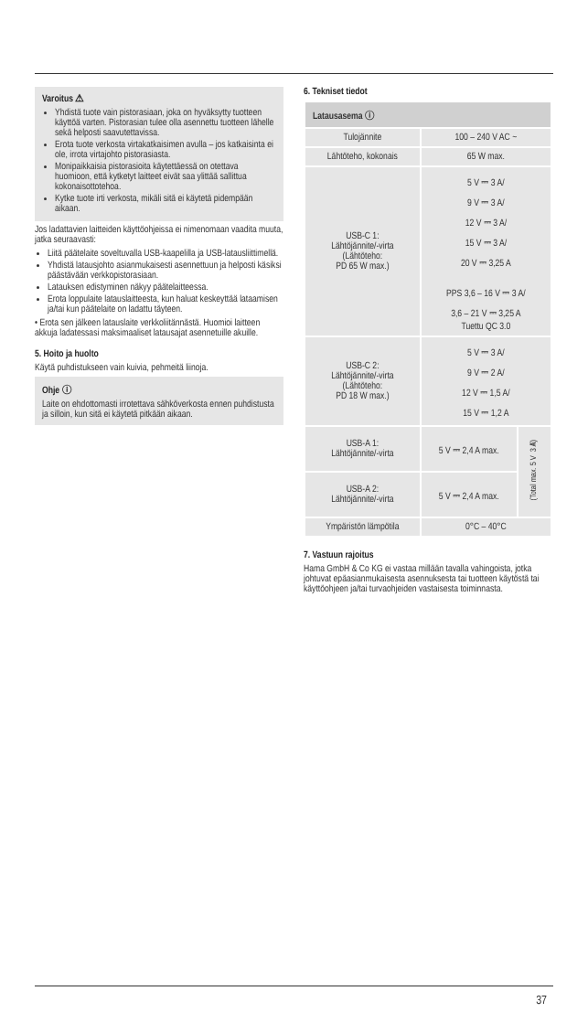Varoitus ⚠
Yhdistä tuote vain pistorasiaan, joka on hyväksytty tuotteen käyttöä varten. Pistorasian tulee olla asennettu tuotteen lähelle sekä helposti saavutettavissa.
Erota tuote verkosta virtakatkaisimen avulla – jos katkaisinta ei ole, irrota virtajohto pistorasiasta.
Monipaikkaisia pistorasioita käytettäessä on otettava huomioon, että kytketyt laitteet eivät saa ylittää sallittua kokonaisottotehoa.
Kytke tuote irti verkosta, mikäli sitä ei käytetä pidempään aikaan.
Jos ladattavien laitteiden käyttöohjeissa ei nimenomaan vaadita muuta, jatka seuraavasti:
Liitä päätelaite soveltuvalla USB-kaapelilla ja USB-latausliittimellä.
Yhdistä latausjohto asianmukaisesti asennettuun ja helposti käsiksi päästävään verkkopistorasiaan.
Latauksen edistyminen näkyy päätelaitteessa.
Erota loppulaite latauslaitteesta, kun haluat keskeyttää lataamisen ja/tai kun päätelaite on ladattu täyteen.
• Erota sen jälkeen latauslaite verkkoliitännästä. Huomioi laitteen akkuja ladatessasi maksimaaliset latausajat asennetuille akuille.
5. Hoito ja huolto
Käytä puhdistukseen vain kuivia, pehmeitä liinoja.
Ohje ⓘ
Laite on ehdottomasti irrotettava sähköverkosta ennen puhdistusta ja silloin, kun sitä ei käytetä pitkään aikaan.
6. Tekniset tiedot
| Latausasema ⓘ | | |
| --- | --- | --- |
| Tulojännite | 100 – 240 V AC ~ | |
| Lähtöteho, kokonais | 65 W max. | |
| USB-C 1: Lähtöjännite/-virta (Lähtöteho: PD 65 W max.) | 5 V ⎓ 3 A/ 9 V ⎓ 3 A/ 12 V ⎓ 3 A/ 15 V ⎓ 3 A/ 20 V ⎓ 3,25 A PPS 3,6 – 16 V ⎓ 3 A/ 3,6 – 21 V ⎓ 3,25 A Tuettu QC 3.0 | |
| USB-C 2: Lähtöjännite/-virta (Lähtöteho: PD 18 W max.) | 5 V ⎓ 3 A/ 9 V ⎓ 2 A/ 12 V ⎓ 1,5 A/ 15 V ⎓ 1,2 A | |
| USB-A 1: Lähtöjännite/-virta | 5 V ⎓ 2,4 A max. | (Total max. 5 V ⎓ 3 A) |
| USB-A 2: Lähtöjännite/-virta | 5 V ⎓ 2,4 A max. | |
| Ympäristön lämpötila | 0°C – 40°C | |
7. Vastuun rajoitus
Hama GmbH & Co KG ei vastaa millään tavalla vahingoista, jotka johtuvat epäasianmukaisesta asennuksesta tai tuotteen käytöstä tai käyttöohjeen ja/tai turvaohjeiden vastaisesta toiminnasta.
37